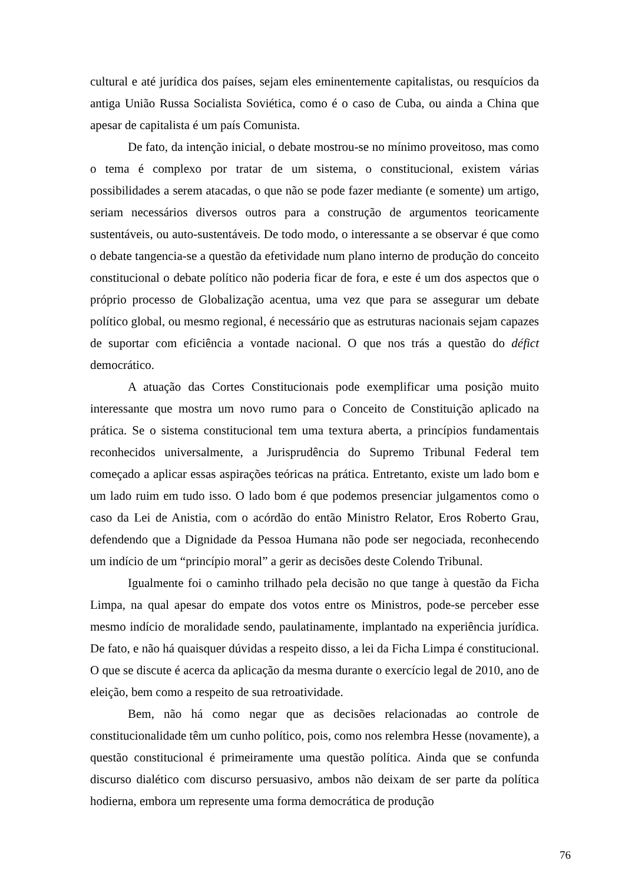cultural e até jurídica dos países, sejam eles eminentemente capitalistas, ou resquícios da antiga União Russa Socialista Soviética, como é o caso de Cuba, ou ainda a China que apesar de capitalista é um país Comunista.
De fato, da intenção inicial, o debate mostrou-se no mínimo proveitoso, mas como o tema é complexo por tratar de um sistema, o constitucional, existem várias possibilidades a serem atacadas, o que não se pode fazer mediante (e somente) um artigo, seriam necessários diversos outros para a construção de argumentos teoricamente sustentáveis, ou auto-sustentáveis. De todo modo, o interessante a se observar é que como o debate tangencia-se a questão da efetividade num plano interno de produção do conceito constitucional o debate político não poderia ficar de fora, e este é um dos aspectos que o próprio processo de Globalização acentua, uma vez que para se assegurar um debate político global, ou mesmo regional, é necessário que as estruturas nacionais sejam capazes de suportar com eficiência a vontade nacional. O que nos trás a questão do défict democrático.
A atuação das Cortes Constitucionais pode exemplificar uma posição muito interessante que mostra um novo rumo para o Conceito de Constituição aplicado na prática. Se o sistema constitucional tem uma textura aberta, a princípios fundamentais reconhecidos universalmente, a Jurisprudência do Supremo Tribunal Federal tem começado a aplicar essas aspirações teóricas na prática. Entretanto, existe um lado bom e um lado ruim em tudo isso. O lado bom é que podemos presenciar julgamentos como o caso da Lei de Anistia, com o acórdão do então Ministro Relator, Eros Roberto Grau, defendendo que a Dignidade da Pessoa Humana não pode ser negociada, reconhecendo um indício de um “princípio moral” a gerir as decisões deste Colendo Tribunal.
Igualmente foi o caminho trilhado pela decisão no que tange à questão da Ficha Limpa, na qual apesar do empate dos votos entre os Ministros, pode-se perceber esse mesmo indício de moralidade sendo, paulatinamente, implantado na experiência jurídica. De fato, e não há quaisquer dúvidas a respeito disso, a lei da Ficha Limpa é constitucional. O que se discute é acerca da aplicação da mesma durante o exercício legal de 2010, ano de eleição, bem como a respeito de sua retroatividade.
Bem, não há como negar que as decisões relacionadas ao controle de constitucionalidade têm um cunho político, pois, como nos relembra Hesse (novamente), a questão constitucional é primeiramente uma questão política. Ainda que se confunda discurso dialético com discurso persuasivo, ambos não deixam de ser parte da política hodierna, embora um represente uma forma democrática de produção
76